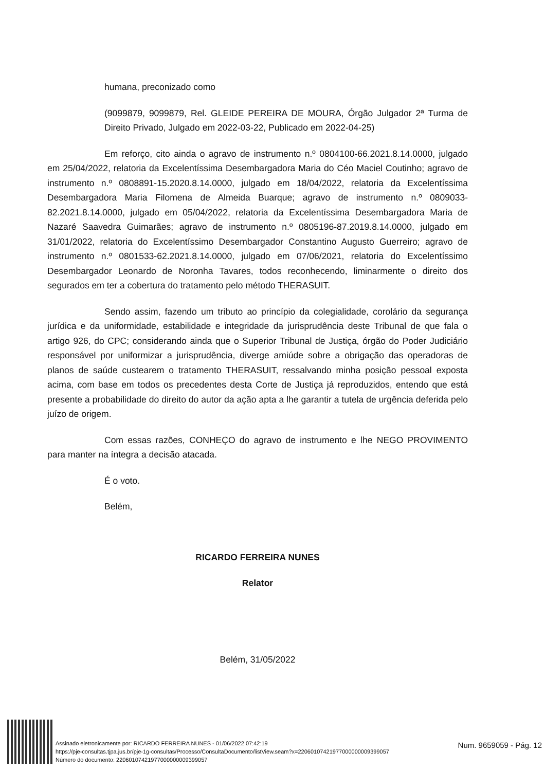humana, preconizado como
(9099879, 9099879, Rel. GLEIDE PEREIRA DE MOURA, Órgão Julgador 2ª Turma de Direito Privado, Julgado em 2022-03-22, Publicado em 2022-04-25)
Em reforço, cito ainda o agravo de instrumento n.º 0804100-66.2021.8.14.0000, julgado em 25/04/2022, relatoria da Excelentíssima Desembargadora Maria do Céo Maciel Coutinho; agravo de instrumento n.º 0808891-15.2020.8.14.0000, julgado em 18/04/2022, relatoria da Excelentíssima Desembargadora Maria Filomena de Almeida Buarque; agravo de instrumento n.º 0809033-82.2021.8.14.0000, julgado em 05/04/2022, relatoria da Excelentíssima Desembargadora Maria de Nazaré Saavedra Guimarães; agravo de instrumento n.º 0805196-87.2019.8.14.0000, julgado em 31/01/2022, relatoria do Excelentíssimo Desembargador Constantino Augusto Guerreiro; agravo de instrumento n.º 0801533-62.2021.8.14.0000, julgado em 07/06/2021, relatoria do Excelentíssimo Desembargador Leonardo de Noronha Tavares, todos reconhecendo, liminarmente o direito dos segurados em ter a cobertura do tratamento pelo método THERASUIT.
Sendo assim, fazendo um tributo ao princípio da colegialidade, corolário da segurança jurídica e da uniformidade, estabilidade e integridade da jurisprudência deste Tribunal de que fala o artigo 926, do CPC; considerando ainda que o Superior Tribunal de Justiça, órgão do Poder Judiciário responsável por uniformizar a jurisprudência, diverge amiúde sobre a obrigação das operadoras de planos de saúde custearem o tratamento THERASUIT, ressalvando minha posição pessoal exposta acima, com base em todos os precedentes desta Corte de Justiça já reproduzidos, entendo que está presente a probabilidade do direito do autor da ação apta a lhe garantir a tutela de urgência deferida pelo juízo de origem.
Com essas razões, CONHEÇO do agravo de instrumento e lhe NEGO PROVIMENTO para manter na íntegra a decisão atacada.
É o voto.
Belém,
RICARDO FERREIRA NUNES
Relator
Belém, 31/05/2022
Assinado eletronicamente por: RICARDO FERREIRA NUNES - 01/06/2022 07:42:19
https://pje-consultas.tjpa.jus.br/pje-1g-consultas/Processo/ConsultaDocumento/listView.seam?x=22060107421977000000009399057
Número do documento: 22060107421977000000009399057
Num. 9659059 - Pág. 12